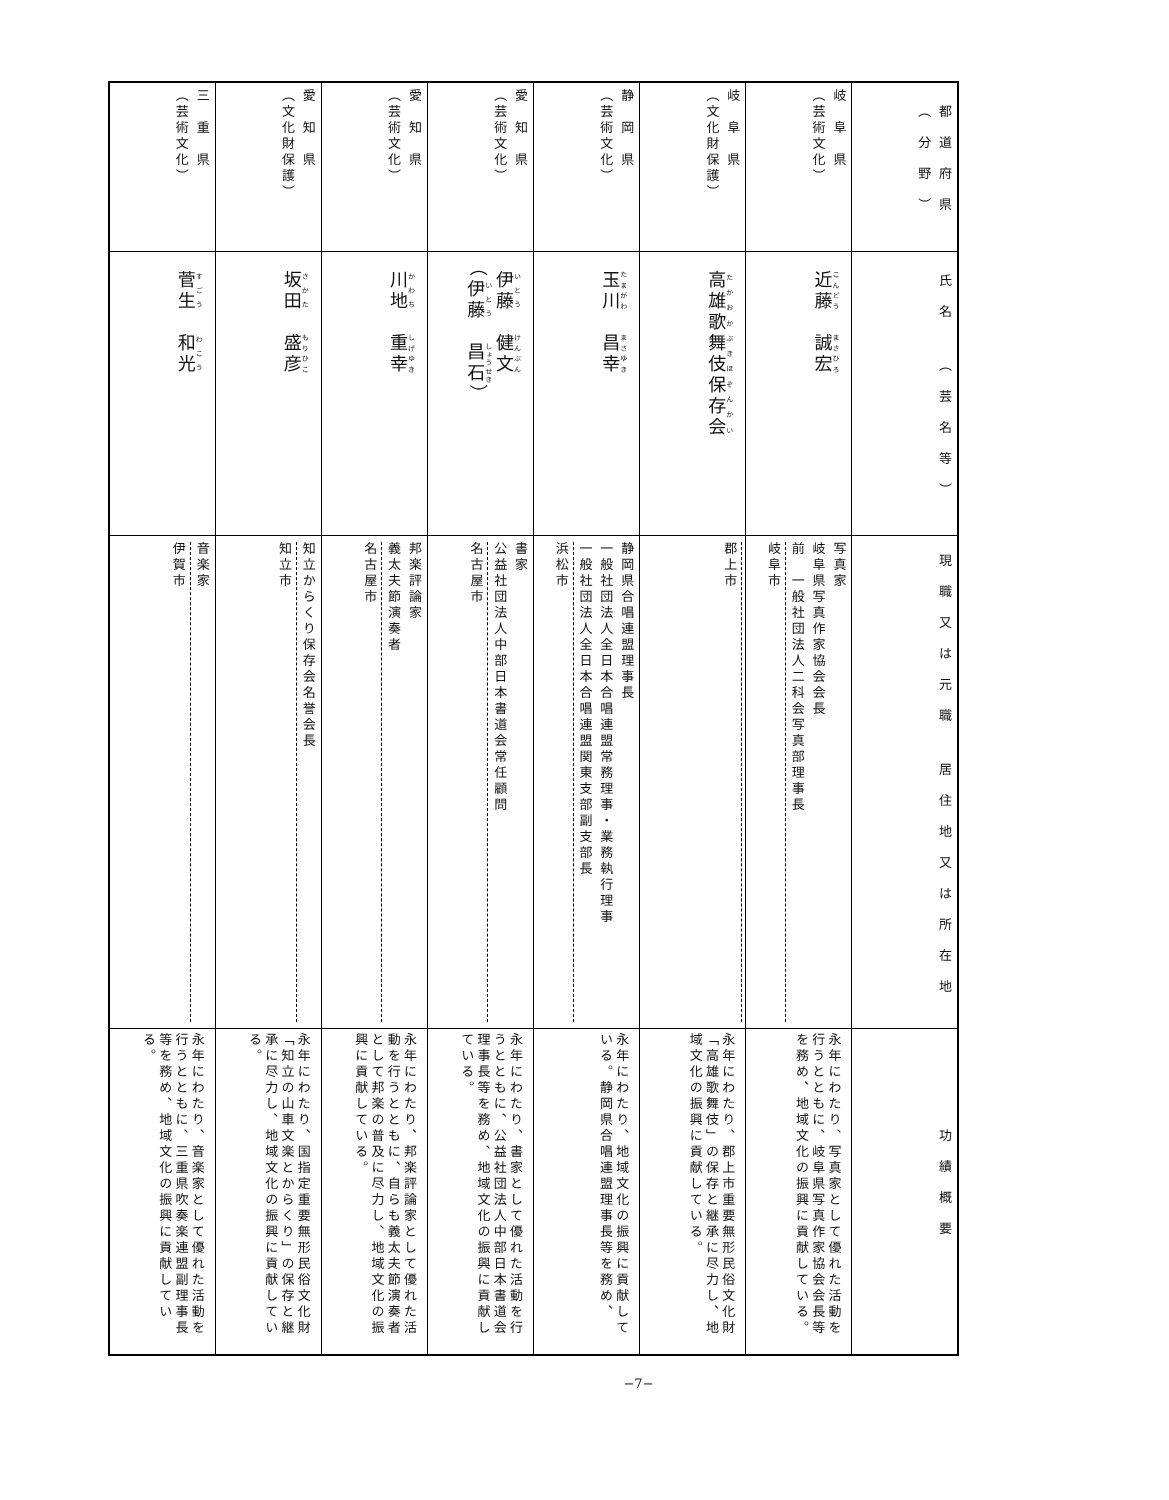| 都道府県 （分野） | 氏名 （芸名等） | 現職又は元職 居住地又は所在地 | 功績概要 |
| --- | --- | --- | --- |
| 岐 阜 県 （芸術文化） | 近藤 誠宏 | 写真家 岐阜県写真作家協会会長 前 一般社団法人二科会写真部理事長 岐阜市 | 永年にわたり、写真家として優れた活動を行うとともに、岐阜県写真作家協会会長等を務め、地域文化の振興に貢献している。 |
| 岐 阜 県 （文化財保護） | 高雄歌舞伎保存会 | 郡上市 | 永年にわたり、郡上市重要無形民俗文化財「高雄歌舞伎」の保存と継承に尽力し、地域文化の振興に貢献している。 |
| 静 岡 県 （芸術文化） | 玉川 昌幸 | 静岡県合唱連盟理事長 一般社団法人全日本合唱連盟常務理事・業務執行理事 一般社団法人全日本合唱連盟関東支部副支部長 浜松市 | 永年にわたり、地域文化の振興に貢献している。静岡県合唱連盟理事長等を務め、 |
| 愛 知 県 （芸術文化） | 伊藤 健文 （ 伊藤 昌石 ） | 書家 公益社団法人中部日本書道会常任顧問 名古屋市 | 永年にわたり、書家として優れた活動を行うとともに、公益社団法人中部日本書道会理事長等を務め、地域文化の振興に貢献している。 |
| 愛 知 県 （芸術文化） | 川地 重幸 | 邦楽評論家 義太夫節演奏者 名古屋市 | 永年にわたり、邦楽評論家として優れた活動を行うとともに、自らも義太夫節演奏者として邦楽の普及に尽力し、地域文化の振興に貢献している。 |
| 愛 知 県 （文化財保護） | 坂田 盛彦 | 知立からくり保存会名誉会長 知立市 | 永年にわたり、国指定重要無形民俗文化財「知立の山車文楽とからくり」の保存と継承に尽力し、地域文化の振興に貢献している。 |
| 三 重 県 （芸術文化） | 菅生 和光 | 音楽家 伊賀市 | 永年にわたり、音楽家として優れた活動を行うとともに、三重県吹奏楽連盟副理事長等を務め、地域文化の振興に貢献している。 |
−7−